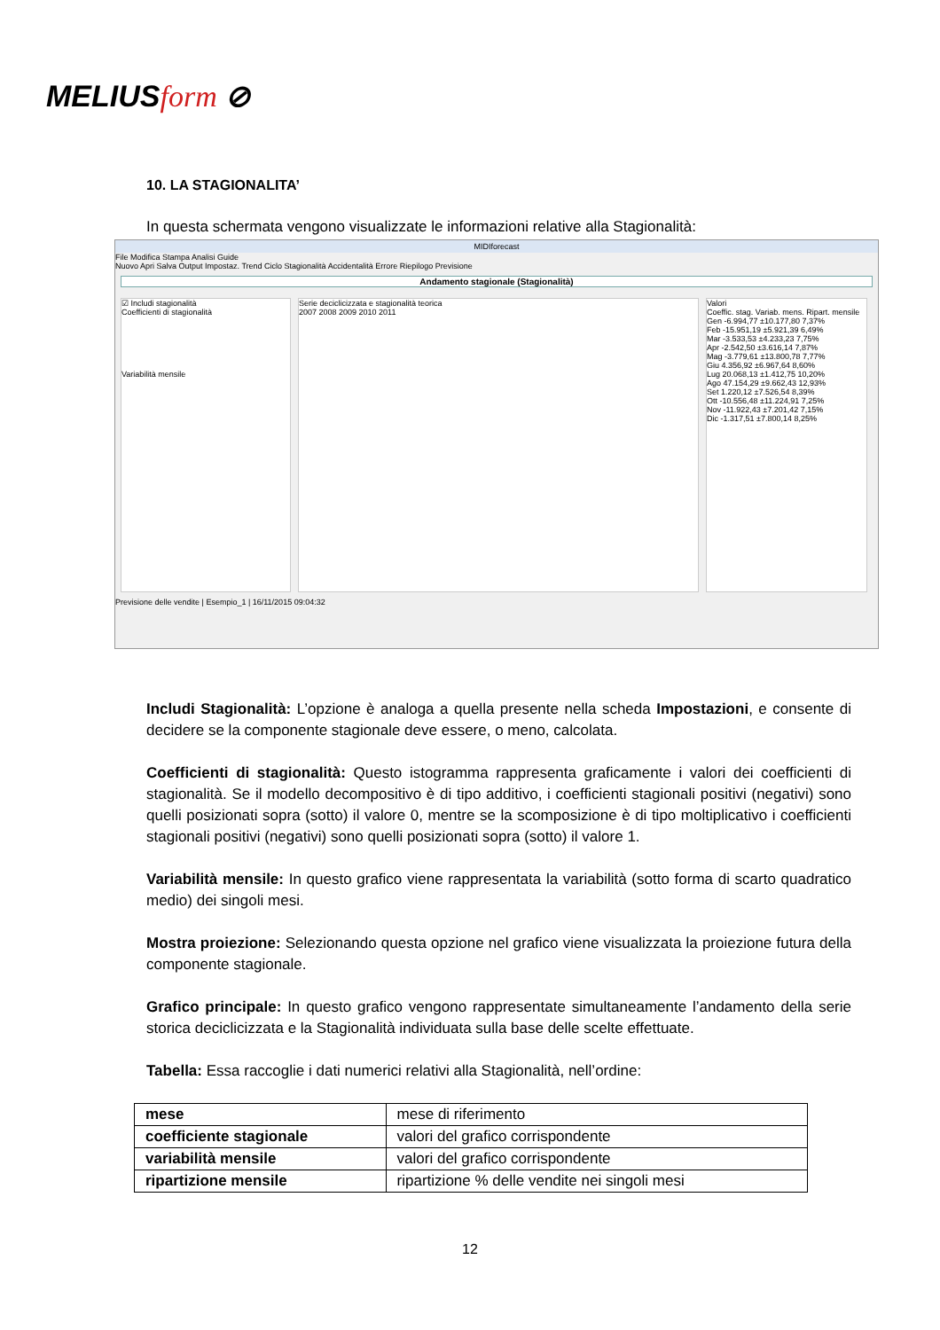MELIUSform ⊘
10. LA STAGIONALITA’
In questa schermata vengono visualizzate le informazioni relative alla Stagionalità:
MIDIforecast
File Modifica Stampa Analisi Guide
Nuovo Apri Salva Output Impostaz. Trend Ciclo Stagionalità Accidentalità Errore Riepilogo Previsione
Andamento stagionale (Stagionalità)
☑ Includi stagionalità
Coefficienti di stagionalità
Variabilità mensile
Serie deciclicizzata e stagionalità teorica
2007 2008 2009 2010 2011
Valori
Coeffic. stag. Variab. mens. Ripart. mensile
Gen -6.994,77 ±10.177,80 7,37%
Feb -15.951,19 ±5.921,39 6,49%
Mar -3.533,53 ±4.233,23 7,75%
Apr -2.542,50 ±3.616,14 7,87%
Mag -3.779,61 ±13.800,78 7,77%
Giu 4.356,92 ±6.967,64 8,60%
Lug 20.068,13 ±1.412,75 10,20%
Ago 47.154,29 ±9.662,43 12,93%
Set 1.220,12 ±7.526,54 8,39%
Ott -10.556,48 ±11.224,91 7,25%
Nov -11.922,43 ±7.201,42 7,15%
Dic -1.317,51 ±7.800,14 8,25%
Previsione delle vendite | Esempio_1 | 16/11/2015 09:04:32
Includi Stagionalità: L’opzione è analoga a quella presente nella scheda Impostazioni, e consente di decidere se la componente stagionale deve essere, o meno, calcolata.
Coefficienti di stagionalità: Questo istogramma rappresenta graficamente i valori dei coefficienti di stagionalità. Se il modello decompositivo è di tipo additivo, i coefficienti stagionali positivi (negativi) sono quelli posizionati sopra (sotto) il valore 0, mentre se la scomposizione è di tipo moltiplicativo i coefficienti stagionali positivi (negativi) sono quelli posizionati sopra (sotto) il valore 1.
Variabilità mensile: In questo grafico viene rappresentata la variabilità (sotto forma di scarto quadratico medio) dei singoli mesi.
Mostra proiezione: Selezionando questa opzione nel grafico viene visualizzata la proiezione futura della componente stagionale.
Grafico principale: In questo grafico vengono rappresentate simultaneamente l’andamento della serie storica deciclicizzata e la Stagionalità individuata sulla base delle scelte effettuate.
Tabella: Essa raccoglie i dati numerici relativi alla Stagionalità, nell’ordine:
| mese | mese di riferimento |
| coefficiente stagionale | valori del grafico corrispondente |
| variabilità mensile | valori del grafico corrispondente |
| ripartizione mensile | ripartizione % delle vendite nei singoli mesi |
12